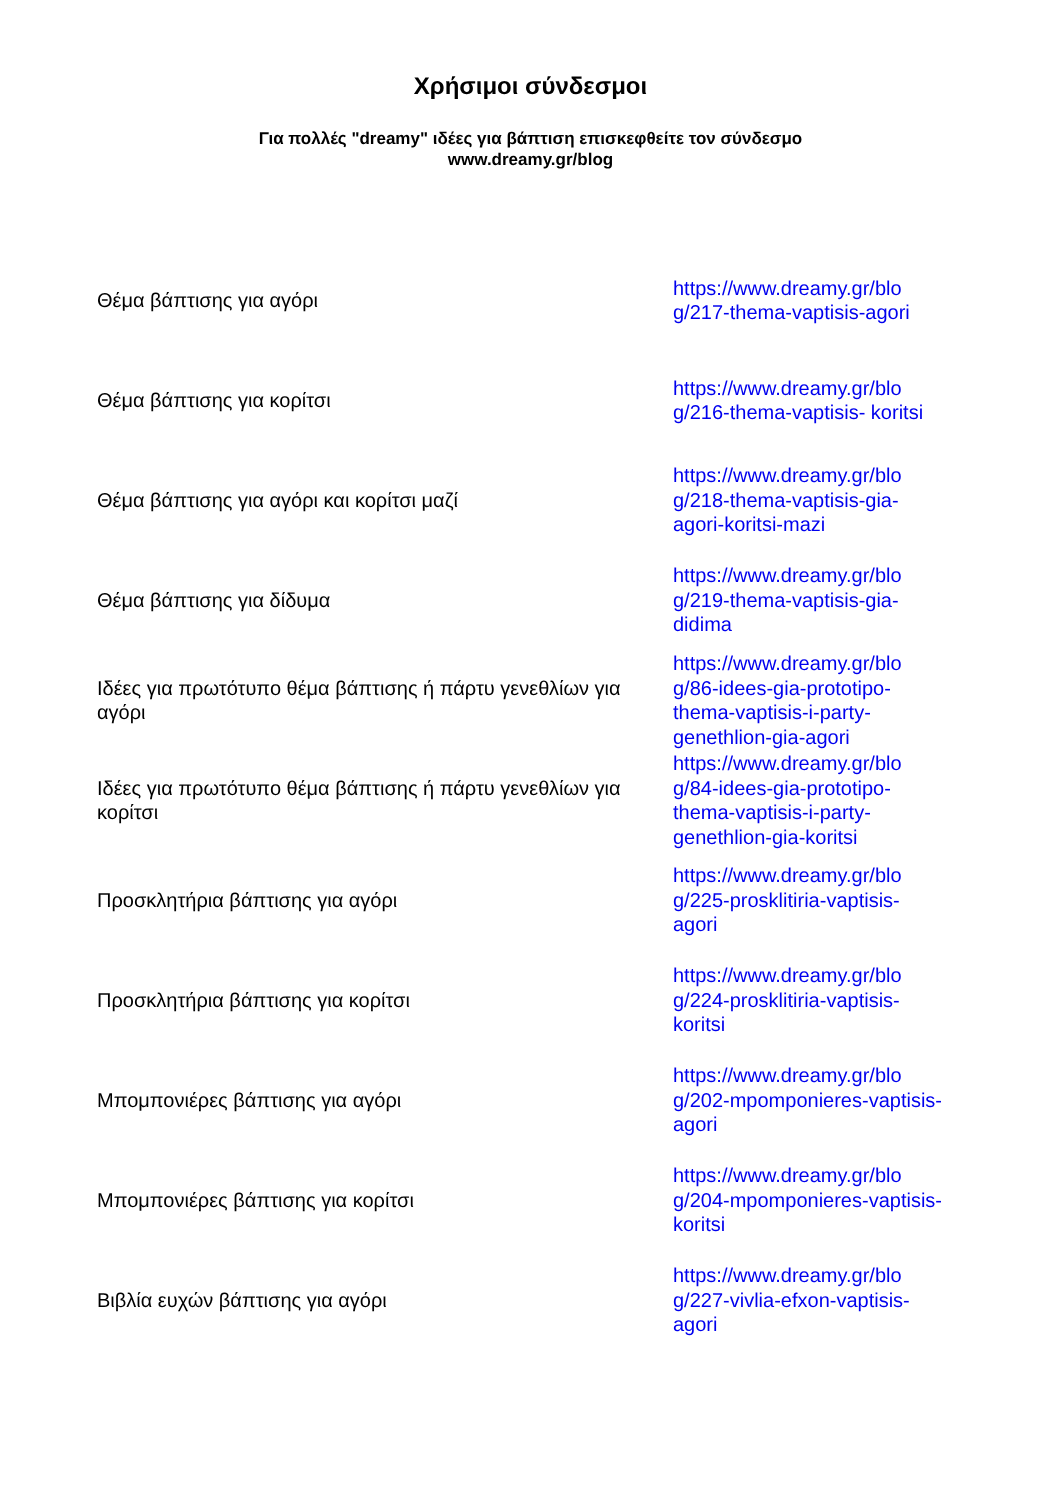Χρήσιμοι σύνδεσμοι
Για πολλές "dreamy" ιδέες για βάπτιση επισκεφθείτε τον σύνδεσμο
www.dreamy.gr/blog
| Θέμα βάπτισης για αγόρι | https://www.dreamy.gr/blo g/217-thema-vaptisis-agori |
| Θέμα βάπτισης για κορίτσι | https://www.dreamy.gr/blo g/216-thema-vaptisis- koritsi |
| Θέμα βάπτισης για αγόρι και κορίτσι μαζί | https://www.dreamy.gr/blo g/218-thema-vaptisis-gia-agori-koritsi-mazi |
| Θέμα βάπτισης για δίδυμα | https://www.dreamy.gr/blo g/219-thema-vaptisis-gia-didima |
| Ιδέες για πρωτότυπο θέμα βάπτισης ή πάρτυ γενεθλίων για αγόρι | https://www.dreamy.gr/blo g/86-idees-gia-prototipo-thema-vaptisis-i-party-genethlion-gia-agori |
| Ιδέες για πρωτότυπο θέμα βάπτισης ή πάρτυ γενεθλίων για κορίτσι | https://www.dreamy.gr/blo g/84-idees-gia-prototipo-thema-vaptisis-i-party-genethlion-gia-koritsi |
| Προσκλητήρια βάπτισης για αγόρι | https://www.dreamy.gr/blo g/225-prosklitiria-vaptisis-agori |
| Προσκλητήρια βάπτισης για κορίτσι | https://www.dreamy.gr/blo g/224-prosklitiria-vaptisis-koritsi |
| Μπομπονιέρες βάπτισης για αγόρι | https://www.dreamy.gr/blo g/202-mpomponieres-vaptisis-agori |
| Μπομπονιέρες βάπτισης για κορίτσι | https://www.dreamy.gr/blo g/204-mpomponieres-vaptisis-koritsi |
| Βιβλία ευχών βάπτισης για αγόρι | https://www.dreamy.gr/blo g/227-vivlia-efxon-vaptisis-agori |